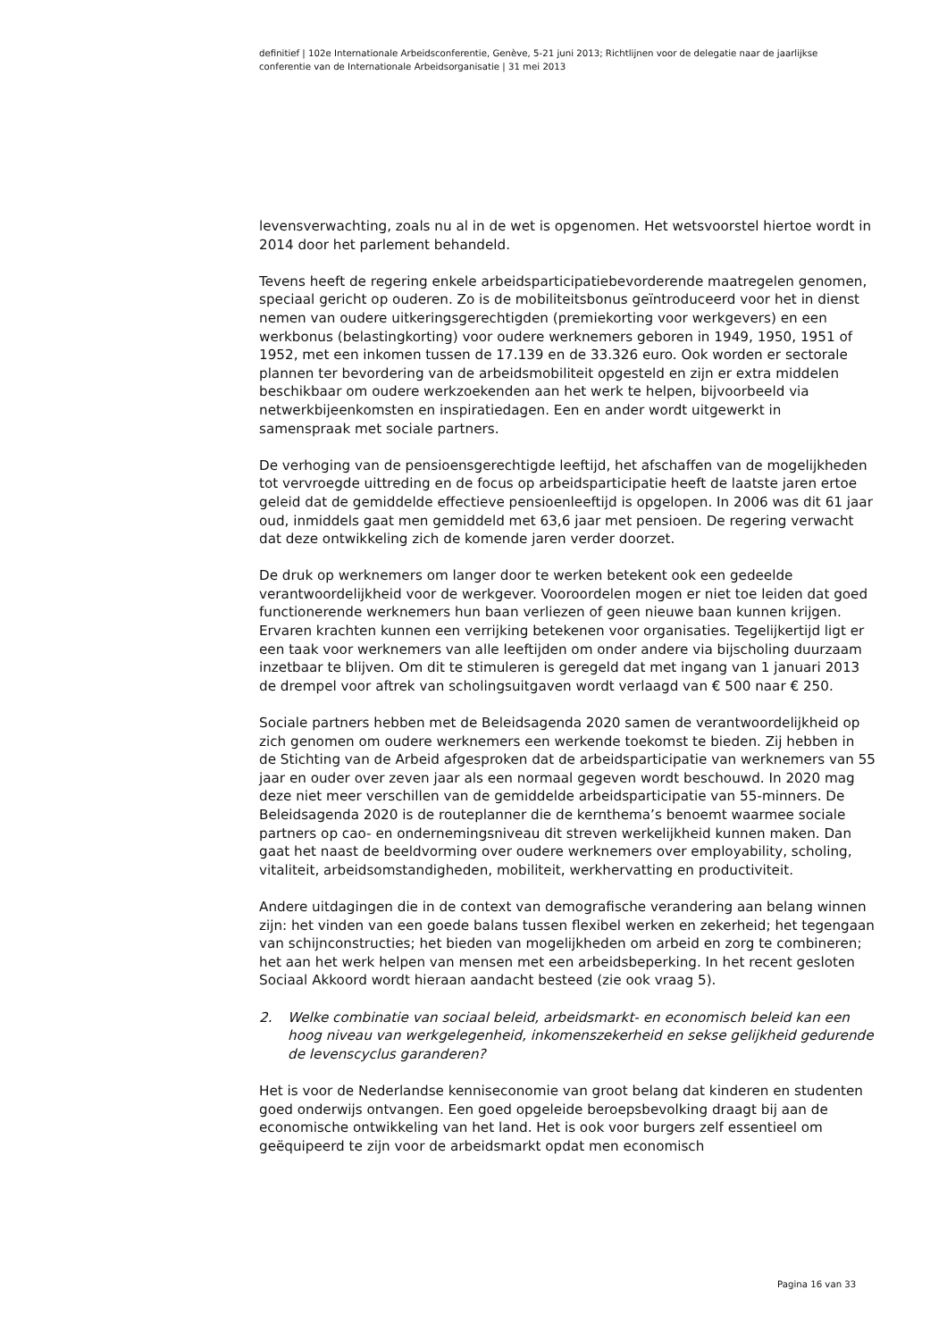definitief | 102e Internationale Arbeidsconferentie, Genève, 5-21 juni 2013; Richtlijnen voor de delegatie naar de jaarlijkse conferentie van de Internationale Arbeidsorganisatie | 31 mei 2013
levensverwachting, zoals nu al in de wet is opgenomen. Het wetsvoorstel hiertoe wordt in 2014 door het parlement behandeld.
Tevens heeft de regering enkele arbeidsparticipatiebevorderende maatregelen genomen, speciaal gericht op ouderen. Zo is de mobiliteitsbonus geïntroduceerd voor het in dienst nemen van oudere uitkeringsgerechtigden (premiekorting voor werkgevers) en een werkbonus (belastingkorting) voor oudere werknemers geboren in 1949, 1950, 1951 of 1952, met een inkomen tussen de 17.139 en de 33.326 euro. Ook worden er sectorale plannen ter bevordering van de arbeidsmobiliteit opgesteld en zijn er extra middelen beschikbaar om oudere werkzoekenden aan het werk te helpen, bijvoorbeeld via netwerkbijeenkomsten en inspiratiedagen. Een en ander wordt uitgewerkt in samenspraak met sociale partners.
De verhoging van de pensioensgerechtigde leeftijd, het afschaffen van de mogelijkheden tot vervroegde uittreding en de focus op arbeidsparticipatie heeft de laatste jaren ertoe geleid dat de gemiddelde effectieve pensioenleeftijd is opgelopen. In 2006 was dit 61 jaar oud, inmiddels gaat men gemiddeld met 63,6 jaar met pensioen. De regering verwacht dat deze ontwikkeling zich de komende jaren verder doorzet.
De druk op werknemers om langer door te werken betekent ook een gedeelde verantwoordelijkheid voor de werkgever. Vooroordelen mogen er niet toe leiden dat goed functionerende werknemers hun baan verliezen of geen nieuwe baan kunnen krijgen. Ervaren krachten kunnen een verrijking betekenen voor organisaties. Tegelijkertijd ligt er een taak voor werknemers van alle leeftijden om onder andere via bijscholing duurzaam inzetbaar te blijven. Om dit te stimuleren is geregeld dat met ingang van 1 januari 2013 de drempel voor aftrek van scholingsuitgaven wordt verlaagd van € 500 naar € 250.
Sociale partners hebben met de Beleidsagenda 2020 samen de verantwoordelijkheid op zich genomen om oudere werknemers een werkende toekomst te bieden. Zij hebben in de Stichting van de Arbeid afgesproken dat de arbeidsparticipatie van werknemers van 55 jaar en ouder over zeven jaar als een normaal gegeven wordt beschouwd. In 2020 mag deze niet meer verschillen van de gemiddelde arbeidsparticipatie van 55-minners. De Beleidsagenda 2020 is de routeplanner die de kernthema’s benoemt waarmee sociale partners op cao- en ondernemingsniveau dit streven werkelijkheid kunnen maken. Dan gaat het naast de beeldvorming over oudere werknemers over employability, scholing, vitaliteit, arbeidsomstandigheden, mobiliteit, werkhervatting en productiviteit.
Andere uitdagingen die in de context van demografische verandering aan belang winnen zijn: het vinden van een goede balans tussen flexibel werken en zekerheid; het tegengaan van schijnconstructies; het bieden van mogelijkheden om arbeid en zorg te combineren; het aan het werk helpen van mensen met een arbeidsbeperking. In het recent gesloten Sociaal Akkoord wordt hieraan aandacht besteed (zie ook vraag 5).
2. Welke combinatie van sociaal beleid, arbeidsmarkt- en economisch beleid kan een hoog niveau van werkgelegenheid, inkomenszekerheid en sekse gelijkheid gedurende de levenscyclus garanderen?
Het is voor de Nederlandse kenniseconomie van groot belang dat kinderen en studenten goed onderwijs ontvangen. Een goed opgeleide beroepsbevolking draagt bij aan de economische ontwikkeling van het land. Het is ook voor burgers zelf essentieel om geëquipeerd te zijn voor de arbeidsmarkt opdat men economisch
Pagina 16 van 33